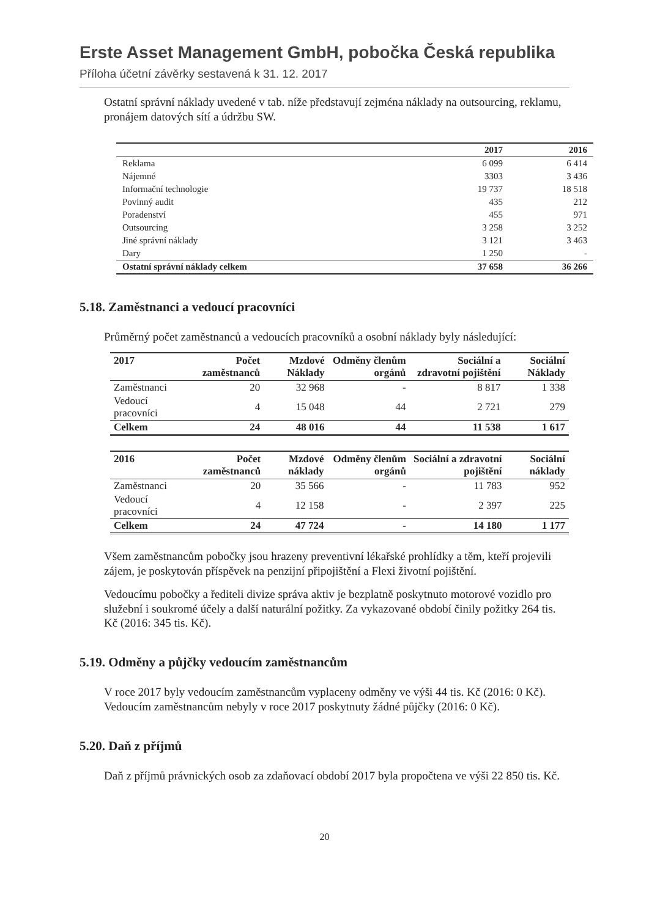Erste Asset Management GmbH, pobočka Česká republika
Příloha účetní závěrky sestavená k 31. 12. 2017
Ostatní správní náklady uvedené v tab. níže představují zejména náklady na outsourcing, reklamu, pronájem datových sítí a údržbu SW.
| | 2017 | 2016 |
| --- | --- | --- |
| Reklama | 6 099 | 6 414 |
| Nájemné | 3303 | 3 436 |
| Informační technologie | 19 737 | 18 518 |
| Povinný audit | 435 | 212 |
| Poradenství | 455 | 971 |
| Outsourcing | 3 258 | 3 252 |
| Jiné správní náklady | 3 121 | 3 463 |
| Dary | 1 250 | - |
| Ostatní správní náklady celkem | 37 658 | 36 266 |
5.18. Zaměstnanci a vedoucí pracovníci
Průměrný počet zaměstnanců a vedoucích pracovníků a osobní náklady byly následující:
| 2017 | Počet zaměstnanců | Mzdové Náklady | Odměny členům orgánů | Sociální a zdravotní pojištění | Sociální Náklady |
| --- | --- | --- | --- | --- | --- |
| Zaměstnanci | 20 | 32 968 | - | 8 817 | 1 338 |
| Vedoucí pracovníci | 4 | 15 048 | 44 | 2 721 | 279 |
| Celkem | 24 | 48 016 | 44 | 11 538 | 1 617 |
| 2016 | Počet zaměstnanců | Mzdové náklady | Odměny členům orgánů | Sociální a zdravotní pojištění | Sociální náklady |
| --- | --- | --- | --- | --- | --- |
| Zaměstnanci | 20 | 35 566 | - | 11 783 | 952 |
| Vedoucí pracovníci | 4 | 12 158 | - | 2 397 | 225 |
| Celkem | 24 | 47 724 | - | 14 180 | 1 177 |
Všem zaměstnancům pobočky jsou hrazeny preventivní lékařské prohlídky a těm, kteří projevili zájem, je poskytován příspěvek na penzijní připojištění a Flexi životní pojištění.
Vedoucímu pobočky a řediteli divize správa aktiv je bezplatně poskytnuto motorové vozidlo pro služební i soukromé účely a další naturální požitky. Za vykazované období činily požitky 264 tis. Kč (2016: 345 tis. Kč).
5.19. Odměny a půjčky vedoucím zaměstnancům
V roce 2017 byly vedoucím zaměstnancům vyplaceny odměny ve výši 44 tis. Kč (2016: 0 Kč).
Vedoucím zaměstnancům nebyly v roce 2017 poskytnuty žádné půjčky (2016: 0 Kč).
5.20. Daň z příjmů
Daň z příjmů právnických osob za zdaňovací období 2017 byla propočtena ve výši 22 850 tis. Kč.
20